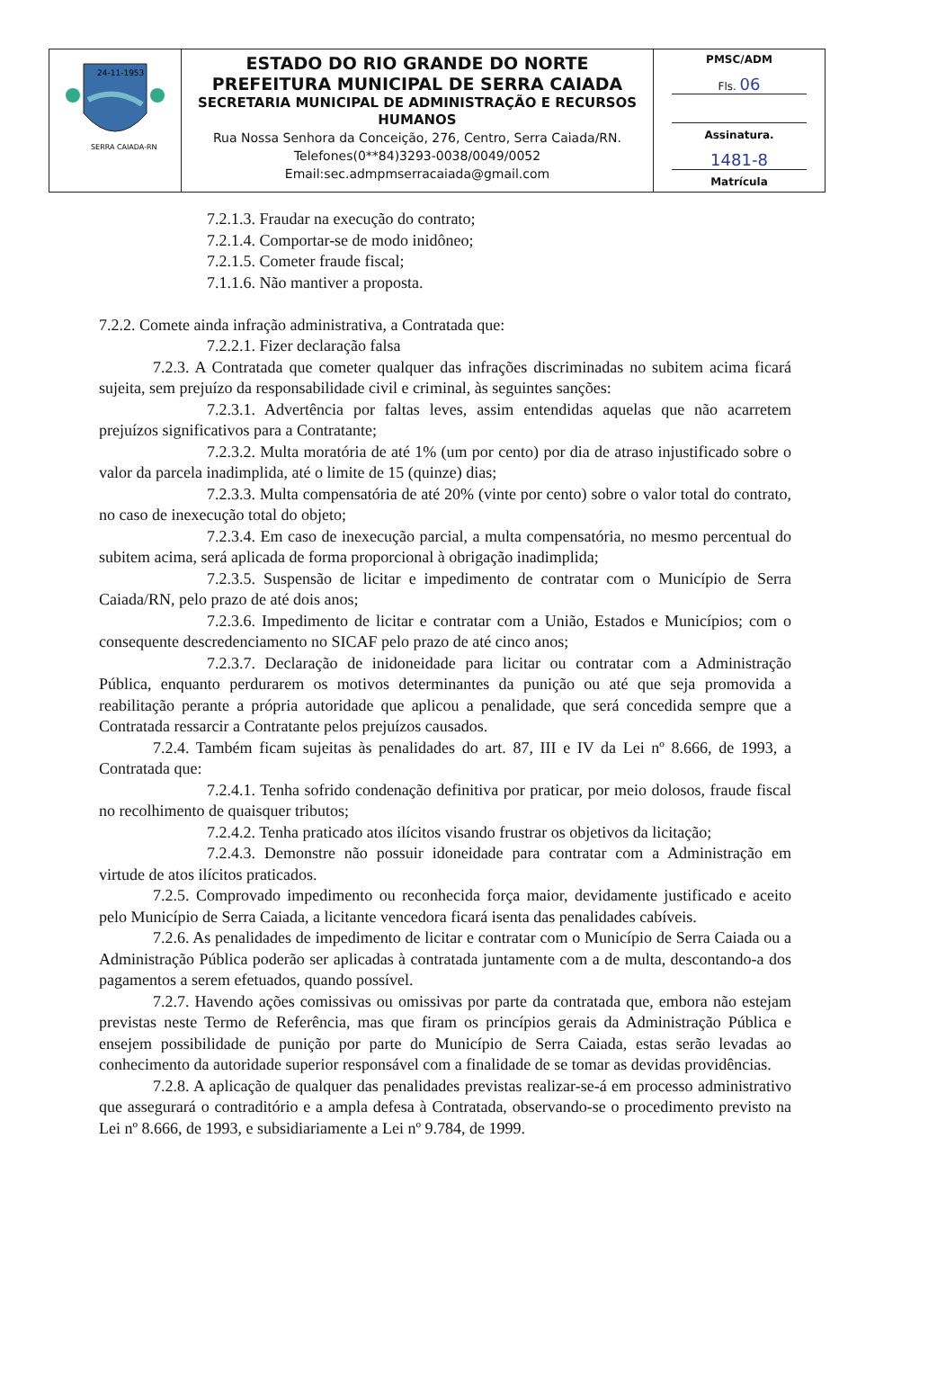| 24-11-1953 SERRA CAIADA-RN | ESTADO DO RIO GRANDE DO NORTE PREFEITURA MUNICIPAL DE SERRA CAIADA SECRETARIA MUNICIPAL DE ADMINISTRAÇÃO E RECURSOS HUMANOS Rua Nossa Senhora da Conceição, 276, Centro, Serra Caiada/RN. Telefones(0**84)3293-0038/0049/0052 Email:sec.admpmserracaiada@gmail.com | PMSC/ADM Fls. 06 Assinatura. 1481-8 Matrícula |
7.2.1.3. Fraudar na execução do contrato;
7.2.1.4. Comportar-se de modo inidôneo;
7.2.1.5. Cometer fraude fiscal;
7.1.1.6. Não mantiver a proposta.
7.2.2. Comete ainda infração administrativa, a Contratada que:
7.2.2.1. Fizer declaração falsa
7.2.3. A Contratada que cometer qualquer das infrações discriminadas no subitem acima ficará sujeita, sem prejuízo da responsabilidade civil e criminal, às seguintes sanções:
7.2.3.1. Advertência por faltas leves, assim entendidas aquelas que não acarretem prejuízos significativos para a Contratante;
7.2.3.2. Multa moratória de até 1% (um por cento) por dia de atraso injustificado sobre o valor da parcela inadimplida, até o limite de 15 (quinze) dias;
7.2.3.3. Multa compensatória de até 20% (vinte por cento) sobre o valor total do contrato, no caso de inexecução total do objeto;
7.2.3.4. Em caso de inexecução parcial, a multa compensatória, no mesmo percentual do subitem acima, será aplicada de forma proporcional à obrigação inadimplida;
7.2.3.5. Suspensão de licitar e impedimento de contratar com o Município de Serra Caiada/RN, pelo prazo de até dois anos;
7.2.3.6. Impedimento de licitar e contratar com a União, Estados e Municípios; com o consequente descredenciamento no SICAF pelo prazo de até cinco anos;
7.2.3.7. Declaração de inidoneidade para licitar ou contratar com a Administração Pública, enquanto perdurarem os motivos determinantes da punição ou até que seja promovida a reabilitação perante a própria autoridade que aplicou a penalidade, que será concedida sempre que a Contratada ressarcir a Contratante pelos prejuízos causados.
7.2.4. Também ficam sujeitas às penalidades do art. 87, III e IV da Lei nº 8.666, de 1993, a Contratada que:
7.2.4.1. Tenha sofrido condenação definitiva por praticar, por meio dolosos, fraude fiscal no recolhimento de quaisquer tributos;
7.2.4.2. Tenha praticado atos ilícitos visando frustrar os objetivos da licitação;
7.2.4.3. Demonstre não possuir idoneidade para contratar com a Administração em virtude de atos ilícitos praticados.
7.2.5. Comprovado impedimento ou reconhecida força maior, devidamente justificado e aceito pelo Município de Serra Caiada, a licitante vencedora ficará isenta das penalidades cabíveis.
7.2.6. As penalidades de impedimento de licitar e contratar com o Município de Serra Caiada ou a Administração Pública poderão ser aplicadas à contratada juntamente com a de multa, descontando-a dos pagamentos a serem efetuados, quando possível.
7.2.7. Havendo ações comissivas ou omissivas por parte da contratada que, embora não estejam previstas neste Termo de Referência, mas que firam os princípios gerais da Administração Pública e ensejem possibilidade de punição por parte do Município de Serra Caiada, estas serão levadas ao conhecimento da autoridade superior responsável com a finalidade de se tomar as devidas providências.
7.2.8. A aplicação de qualquer das penalidades previstas realizar-se-á em processo administrativo que assegurará o contraditório e a ampla defesa à Contratada, observando-se o procedimento previsto na Lei nº 8.666, de 1993, e subsidiariamente a Lei nº 9.784, de 1999.